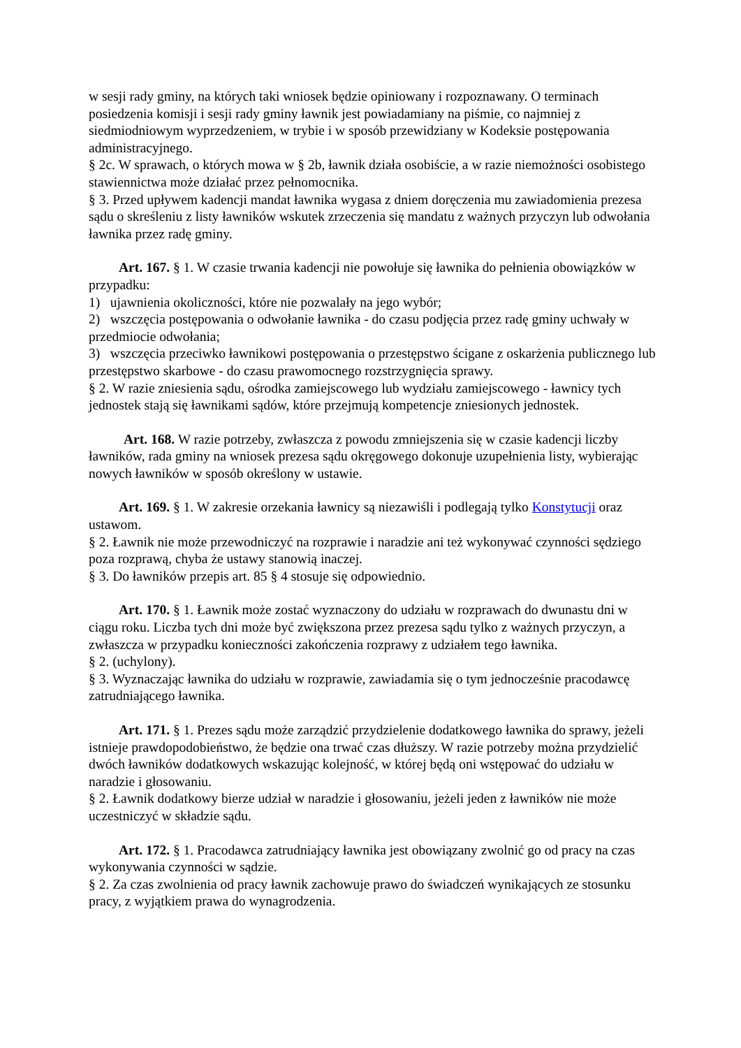w sesji rady gminy, na których taki wniosek będzie opiniowany i rozpoznawany. O terminach posiedzenia komisji i sesji rady gminy ławnik jest powiadamiany na piśmie, co najmniej z siedmiodniowym wyprzedzeniem, w trybie i w sposób przewidziany w Kodeksie postępowania administracyjnego.
§ 2c. W sprawach, o których mowa w § 2b, ławnik działa osobiście, a w razie niemożności osobistego stawiennictwa może działać przez pełnomocnika.
§ 3. Przed upływem kadencji mandat ławnika wygasa z dniem doręczenia mu zawiadomienia prezesa sądu o skreśleniu z listy ławników wskutek zrzeczenia się mandatu z ważnych przyczyn lub odwołania ławnika przez radę gminy.
Art. 167. § 1. W czasie trwania kadencji nie powołuje się ławnika do pełnienia obowiązków w przypadku:
1) ujawnienia okoliczności, które nie pozwalały na jego wybór;
2) wszczęcia postępowania o odwołanie ławnika - do czasu podjęcia przez radę gminy uchwały w przedmiocie odwołania;
3) wszczęcia przeciwko ławnikowi postępowania o przestępstwo ścigane z oskarżenia publicznego lub przestępstwo skarbowe - do czasu prawomocnego rozstrzygnięcia sprawy.
§ 2. W razie zniesienia sądu, ośrodka zamiejscowego lub wydziału zamiejscowego - ławnicy tych jednostek stają się ławnikami sądów, które przejmują kompetencje zniesionych jednostek.
Art. 168. W razie potrzeby, zwłaszcza z powodu zmniejszenia się w czasie kadencji liczby ławników, rada gminy na wniosek prezesa sądu okręgowego dokonuje uzupełnienia listy, wybierając nowych ławników w sposób określony w ustawie.
Art. 169. § 1. W zakresie orzekania ławnicy są niezawiśli i podlegają tylko Konstytucji oraz ustawom.
§ 2. Ławnik nie może przewodniczyć na rozprawie i naradzie ani też wykonywać czynności sędziego poza rozprawą, chyba że ustawy stanowią inaczej.
§ 3. Do ławników przepis art. 85 § 4 stosuje się odpowiednio.
Art. 170. § 1. Ławnik może zostać wyznaczony do udziału w rozprawach do dwunastu dni w ciągu roku. Liczba tych dni może być zwiększona przez prezesa sądu tylko z ważnych przyczyn, a zwłaszcza w przypadku konieczności zakończenia rozprawy z udziałem tego ławnika.
§ 2. (uchylony).
§ 3. Wyznaczając ławnika do udziału w rozprawie, zawiadamia się o tym jednocześnie pracodawcę zatrudniającego ławnika.
Art. 171. § 1. Prezes sądu może zarządzić przydzielenie dodatkowego ławnika do sprawy, jeżeli istnieje prawdopodobieństwo, że będzie ona trwać czas dłuższy. W razie potrzeby można przydzielić dwóch ławników dodatkowych wskazując kolejność, w której będą oni wstępować do udziału w naradzie i głosowaniu.
§ 2. Ławnik dodatkowy bierze udział w naradzie i głosowaniu, jeżeli jeden z ławników nie może uczestniczyć w składzie sądu.
Art. 172. § 1. Pracodawca zatrudniający ławnika jest obowiązany zwolnić go od pracy na czas wykonywania czynności w sądzie.
§ 2. Za czas zwolnienia od pracy ławnik zachowuje prawo do świadczeń wynikających ze stosunku pracy, z wyjątkiem prawa do wynagrodzenia.